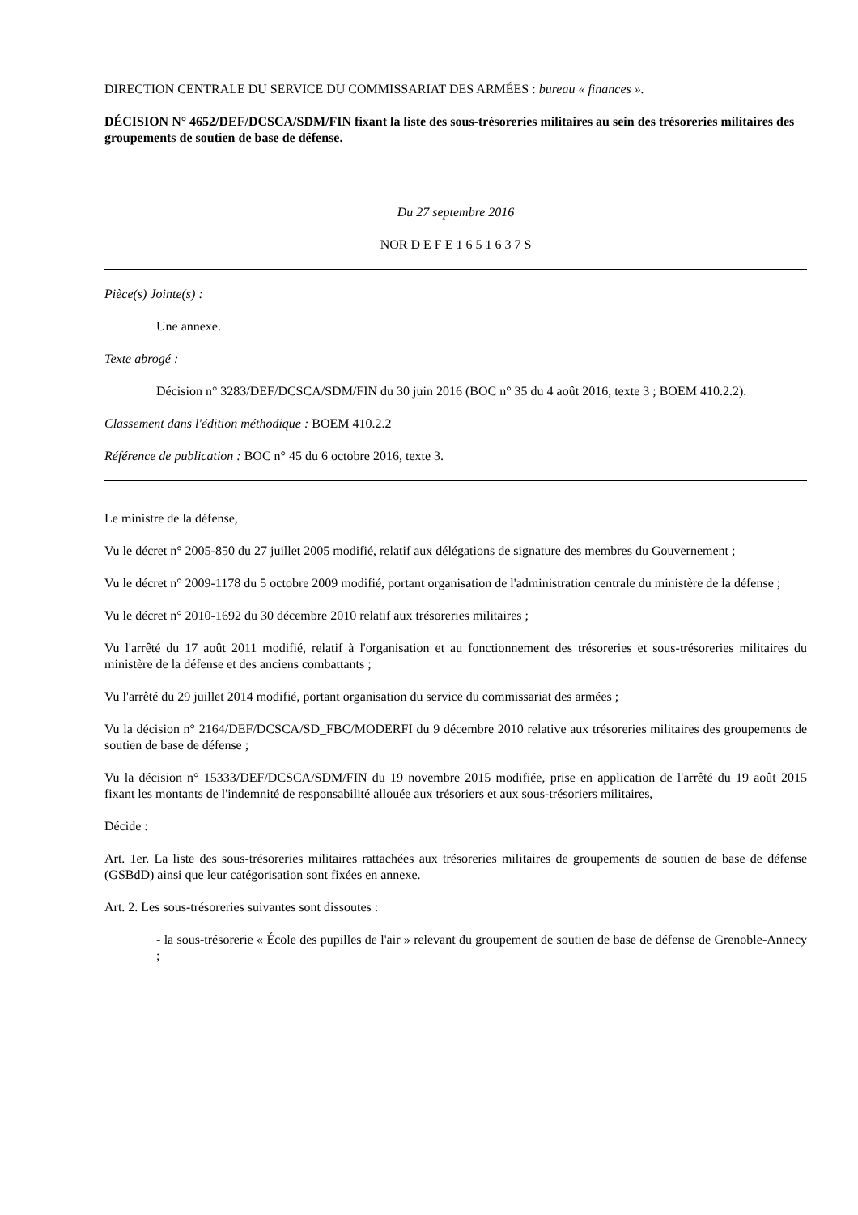DIRECTION CENTRALE DU SERVICE DU COMMISSARIAT DES ARMÉES : bureau « finances ».
DÉCISION N° 4652/DEF/DCSCA/SDM/FIN fixant la liste des sous-trésoreries militaires au sein des trésoreries militaires des groupements de soutien de base de défense.
Du 27 septembre 2016
NOR D E F E 1 6 5 1 6 3 7 S
Pièce(s) Jointe(s) :
Une annexe.
Texte abrogé :
Décision n° 3283/DEF/DCSCA/SDM/FIN du 30 juin 2016 (BOC n° 35 du 4 août 2016, texte 3 ; BOEM 410.2.2).
Classement dans l'édition méthodique : BOEM 410.2.2
Référence de publication : BOC n° 45 du 6 octobre 2016, texte 3.
Le ministre de la défense,
Vu le décret n° 2005-850 du 27 juillet 2005 modifié, relatif aux délégations de signature des membres du Gouvernement ;
Vu le décret n° 2009-1178 du 5 octobre 2009 modifié, portant organisation de l'administration centrale du ministère de la défense ;
Vu le décret n° 2010-1692 du 30 décembre 2010 relatif aux trésoreries militaires ;
Vu l'arrêté du 17 août 2011 modifié, relatif à l'organisation et au fonctionnement des trésoreries et sous-trésoreries militaires du ministère de la défense et des anciens combattants ;
Vu l'arrêté du 29 juillet 2014 modifié, portant organisation du service du commissariat des armées ;
Vu la décision n° 2164/DEF/DCSCA/SD_FBC/MODERFI du 9 décembre 2010 relative aux trésoreries militaires des groupements de soutien de base de défense ;
Vu la décision n° 15333/DEF/DCSCA/SDM/FIN du 19 novembre 2015 modifiée, prise en application de l'arrêté du 19 août 2015 fixant les montants de l'indemnité de responsabilité allouée aux trésoriers et aux sous-trésoriers militaires,
Décide :
Art. 1er. La liste des sous-trésoreries militaires rattachées aux trésoreries militaires de groupements de soutien de base de défense (GSBdD) ainsi que leur catégorisation sont fixées en annexe.
Art. 2. Les sous-trésoreries suivantes sont dissoutes :
- la sous-trésorerie « École des pupilles de l'air » relevant du groupement de soutien de base de défense de Grenoble-Annecy ;